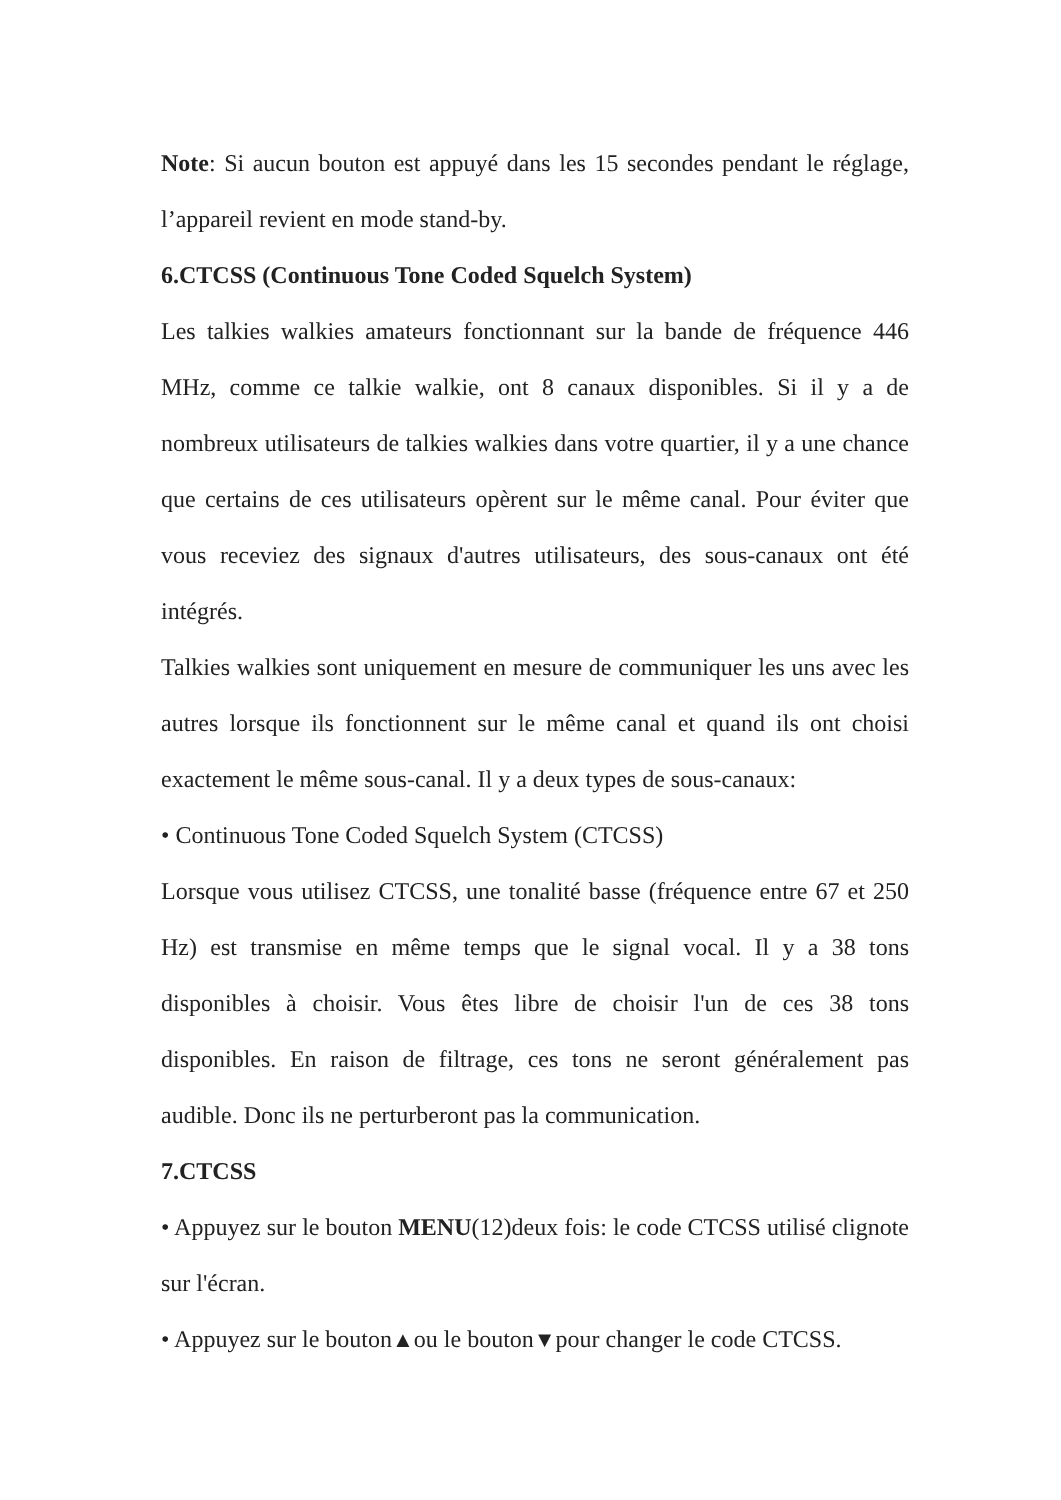Note: Si aucun bouton est appuyé dans les 15 secondes pendant le réglage, l’appareil revient en mode stand-by.
6.CTCSS (Continuous Tone Coded Squelch System)
Les talkies walkies amateurs fonctionnant sur la bande de fréquence 446 MHz, comme ce talkie walkie, ont 8 canaux disponibles. Si il y a de nombreux utilisateurs de talkies walkies dans votre quartier, il y a une chance que certains de ces utilisateurs opèrent sur le même canal. Pour éviter que vous receviez des signaux d'autres utilisateurs, des sous-canaux ont été intégrés.
Talkies walkies sont uniquement en mesure de communiquer les uns avec les autres lorsque ils fonctionnent sur le même canal et quand ils ont choisi exactement le même sous-canal. Il y a deux types de sous-canaux:
• Continuous Tone Coded Squelch System (CTCSS)
Lorsque vous utilisez CTCSS, une tonalité basse (fréquence entre 67 et 250 Hz) est transmise en même temps que le signal vocal. Il y a 38 tons disponibles à choisir. Vous êtes libre de choisir l'un de ces 38 tons disponibles. En raison de filtrage, ces tons ne seront généralement pas audible. Donc ils ne perturberont pas la communication.
7.CTCSS
• Appuyez sur le bouton MENU(12)deux fois: le code CTCSS utilisé clignote sur l'écran.
• Appuyez sur le bouton▲ou le bouton▼pour changer le code CTCSS.